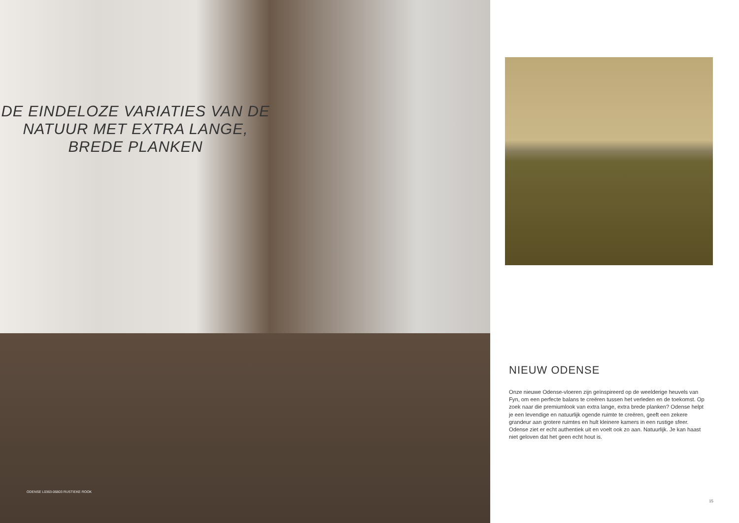DE EINDELOZE VARIATIES VAN DE NATUUR MET EXTRA LANGE, BREDE PLANKEN
ODENSE L0363-06803 RUSTIEKE ROOK
NIEUW ODENSE
Onze nieuwe Odense-vloeren zijn geïnspireerd op de weelderige heuvels van Fyn, om een perfecte balans te creëren tussen het verleden en de toekomst. Op zoek naar die premiumlook van extra lange, extra brede planken? Odense helpt je een levendige en natuurlijk ogende ruimte te creëren, geeft een zekere grandeur aan grotere ruimtes en hult kleinere kamers in een rustige sfeer. Odense ziet er echt authentiek uit en voelt ook zo aan. Natuurlijk. Je kan haast niet geloven dat het geen echt hout is.
15